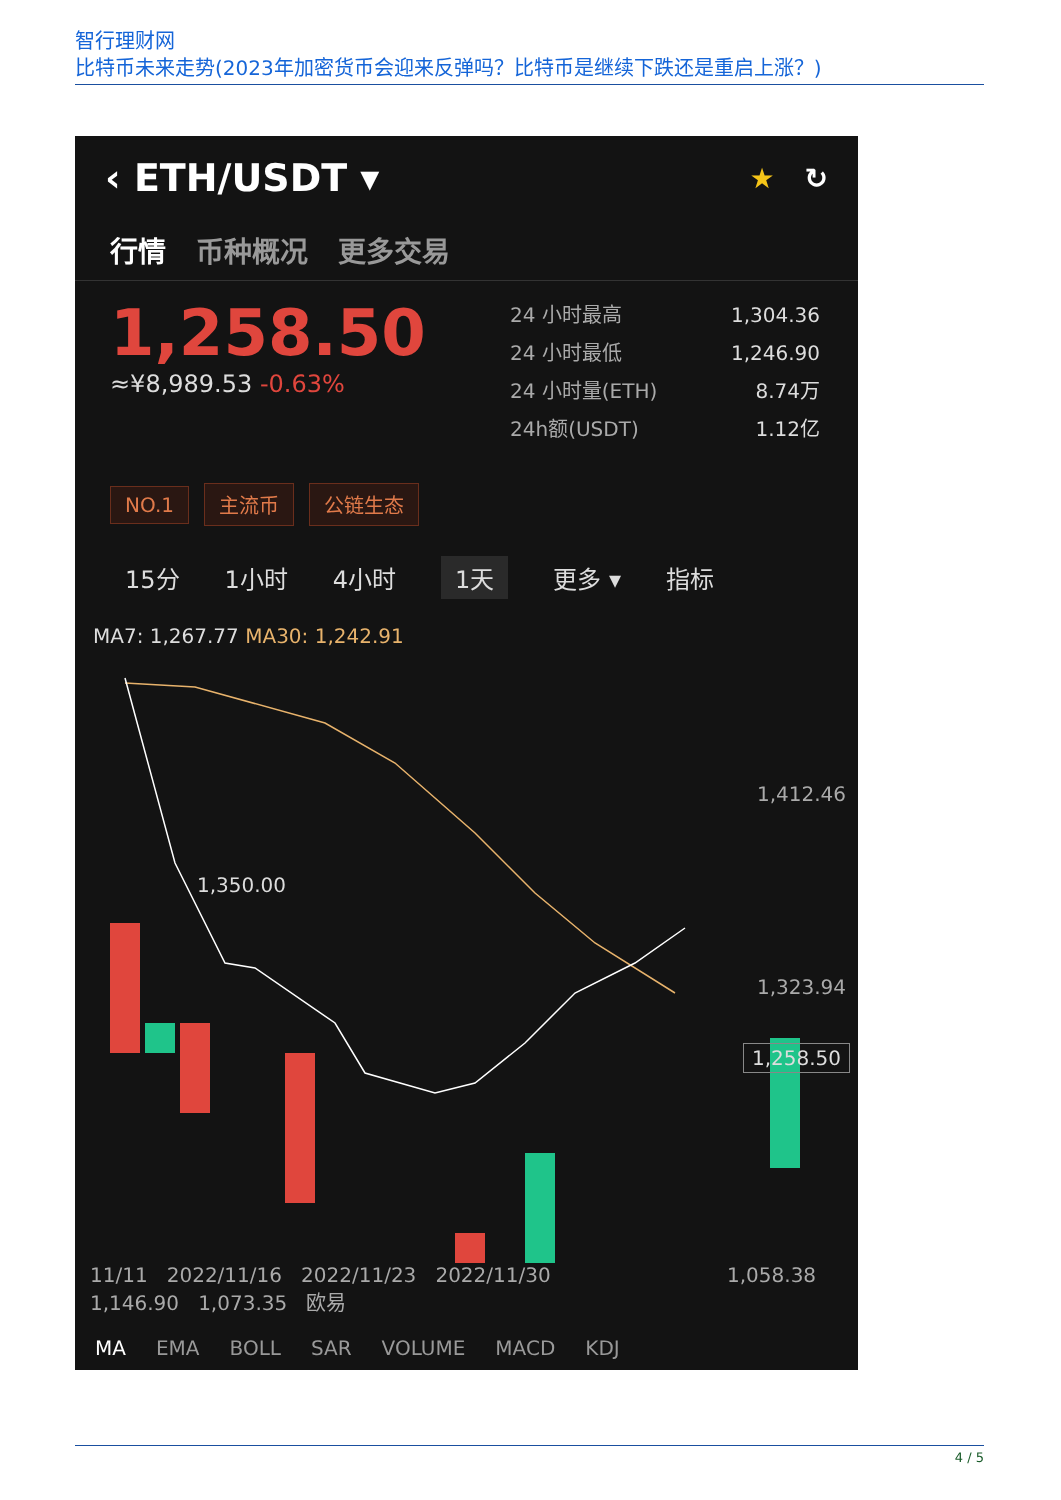智行理财网
比特币未来走势(2023年加密货币会迎来反弹吗？比特币是继续下跌还是重启上涨？)
‹ ETH/USDT ▾ ★ ↻
行情 币种概况 更多交易
1,258.50
≈¥8,989.53 -0.63%
24 小时最高 1,304.36
24 小时最低 1,246.90
24 小时量(ETH) 8.74万
24h额(USDT) 1.12亿
NO.1 主流币 公链生态
15分 1小时 4小时 1天 更多 ▾ 指标
MA7: 1,267.77 MA30: 1,242.91
1,412.46
1,323.94
1,350.00
1,258.50
11/11 2022/11/16 2022/11/23 2022/11/30 1,058.38
1,146.90 1,073.35 欧易
MA EMA BOLL SAR VOLUME MACD KDJ
4 / 5